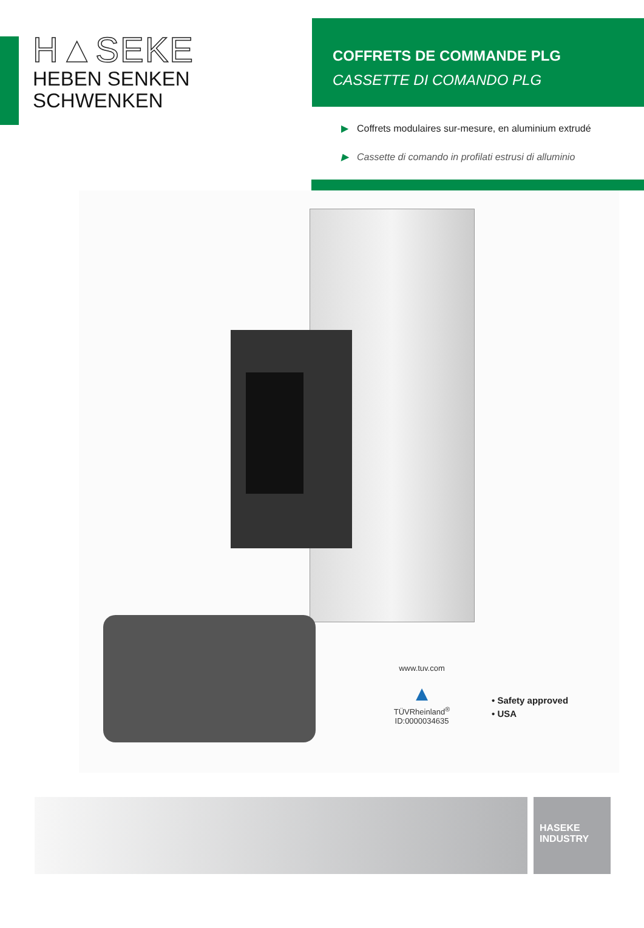H▲SEKE
HEBEN SENKEN SCHWENKEN
COFFRETS DE COMMANDE PLG
CASSETTE DI COMANDO PLG
▶ Coffrets modulaires sur-mesure, en aluminium extrudé
▶ Cassette di comando in profilati estrusi di alluminio
www.tuv.com
▲
TÜVRheinland<sup>®</sup>
ID:0000034635
• Safety approved
• USA
HASEKE
INDUSTRY